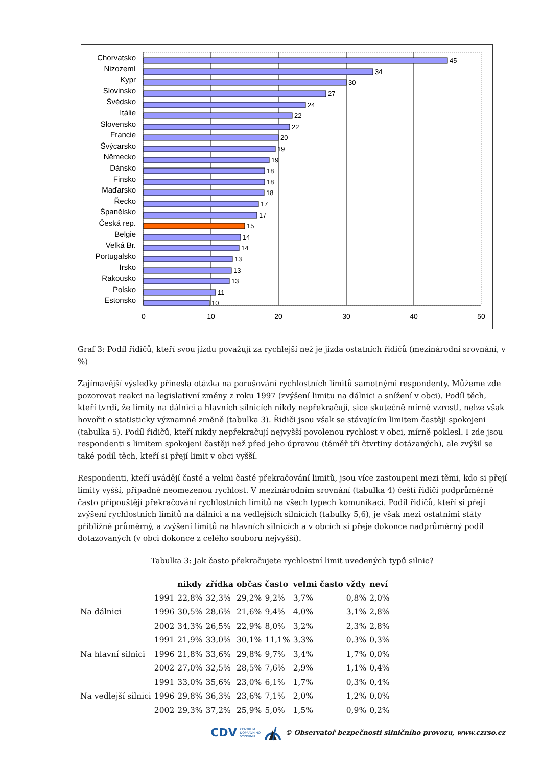0
10
20
30
40
50
Chorvatsko
Nizozemí
Kypr
Slovinsko
Švédsko
Itálie
Slovensko
Francie
Švýcarsko
Německo
Dánsko
Finsko
Maďarsko
Řecko
Španělsko
Česká rep.
Belgie
Velká Br.
Portugalsko
Irsko
Rakousko
Polsko
Estonsko
45
34
30
27
24
22
22
20
19
19
18
18
18
17
17
15
14
14
13
13
13
11
10
Graf 3: Podíl řidičů, kteří svou jízdu považují za rychlejší než je jízda ostatních řidičů (mezinárodní srovnání, v %)
Zajímavější výsledky přinesla otázka na porušování rychlostních limitů samotnými respondenty. Můžeme zde pozorovat reakci na legislativní změny z roku 1997 (zvýšení limitu na dálnici a snížení v obci). Podíl těch, kteří tvrdí, že limity na dálnici a hlavních silnicích nikdy nepřekračují, sice skutečně mírně vzrostl, nelze však hovořit o statisticky významné změně (tabulka 3). Řidiči jsou však se stávajícím limitem častěji spokojeni (tabulka 5). Podíl řidičů, kteří nikdy nepřekračují nejvyšší povolenou rychlost v obci, mírně poklesl. I zde jsou respondenti s limitem spokojeni častěji než před jeho úpravou (téměř tři čtvrtiny dotázaných), ale zvýšil se také podíl těch, kteří si přejí limit v obci vyšší.
Respondenti, kteří uvádějí časté a velmi časté překračování limitů, jsou více zastoupeni mezi těmi, kdo si přejí limity vyšší, případně neomezenou rychlost. V mezinárodním srovnání (tabulka 4) čeští řidiči podprůměrně často připouštějí překračování rychlostních limitů na všech typech komunikací. Podíl řidičů, kteří si přejí zvýšení rychlostních limitů na dálnici a na vedlejších silnicích (tabulky 5,6), je však mezi ostatními státy přibližně průměrný, a zvýšení limitů na hlavních silnicích a v obcích si přeje dokonce nadprůměrný podíl dotazovaných (v obci dokonce z celého souboru nejvyšší).
Tabulka 3: Jak často překračujete rychlostní limit uvedených typů silnic?
| | | nikdy | zřídka | občas | často | velmi často | vždy | neví |
| --- | --- | --- | --- | --- | --- | --- | --- | --- |
| Na dálnici | 1991 | 22,8% | 32,3% | 29,2% | 9,2% | 3,7% | 0,8% | 2,0% |
| | 1996 | 30,5% | 28,6% | 21,6% | 9,4% | 4,0% | 3,1% | 2,8% |
| | 2002 | 34,3% | 26,5% | 22,9% | 8,0% | 3,2% | 2,3% | 2,8% |
| Na hlavní silnici | 1991 | 21,9% | 33,0% | 30,1% | 11,1% | 3,3% | 0,3% | 0,3% |
| | 1996 | 21,8% | 33,6% | 29,8% | 9,7% | 3,4% | 1,7% | 0,0% |
| | 2002 | 27,0% | 32,5% | 28,5% | 7,6% | 2,9% | 1,1% | 0,4% |
| Na vedlejší silnici | 1991 | 33,0% | 35,6% | 23,0% | 6,1% | 1,7% | 0,3% | 0,4% |
| | 1996 | 29,8% | 36,3% | 23,6% | 7,1% | 2,0% | 1,2% | 0,0% |
| | 2002 | 29,3% | 37,2% | 25,9% | 5,0% | 1,5% | 0,9% | 0,2% |
CDV CENTRUM
DOPRAVNÍHO
VÝZKUMU © Observatoř bezpečnosti silničního provozu, www.czrso.cz